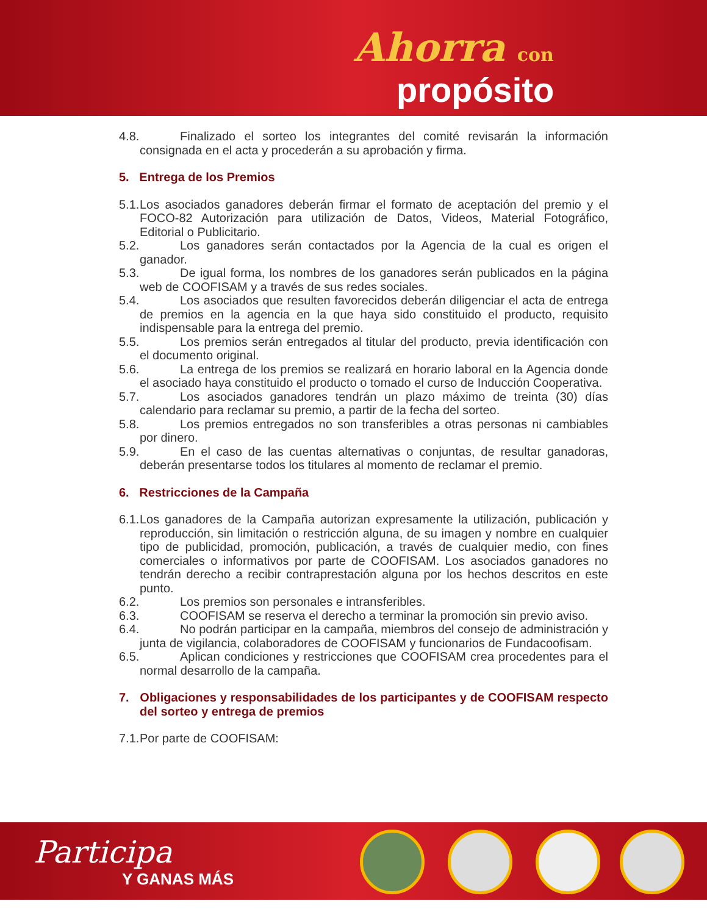Ahorra con
propósito
4.8. Finalizado el sorteo los integrantes del comité revisarán la información consignada en el acta y procederán a su aprobación y firma.
5. Entrega de los Premios
5.1. Los asociados ganadores deberán firmar el formato de aceptación del premio y el FOCO-82 Autorización para utilización de Datos, Videos, Material Fotográfico, Editorial o Publicitario.
5.2. Los ganadores serán contactados por la Agencia de la cual es origen el ganador.
5.3. De igual forma, los nombres de los ganadores serán publicados en la página web de COOFISAM y a través de sus redes sociales.
5.4. Los asociados que resulten favorecidos deberán diligenciar el acta de entrega de premios en la agencia en la que haya sido constituido el producto, requisito indispensable para la entrega del premio.
5.5. Los premios serán entregados al titular del producto, previa identificación con el documento original.
5.6. La entrega de los premios se realizará en horario laboral en la Agencia donde el asociado haya constituido el producto o tomado el curso de Inducción Cooperativa.
5.7. Los asociados ganadores tendrán un plazo máximo de treinta (30) días calendario para reclamar su premio, a partir de la fecha del sorteo.
5.8. Los premios entregados no son transferibles a otras personas ni cambiables por dinero.
5.9. En el caso de las cuentas alternativas o conjuntas, de resultar ganadoras, deberán presentarse todos los titulares al momento de reclamar el premio.
6. Restricciones de la Campaña
6.1. Los ganadores de la Campaña autorizan expresamente la utilización, publicación y reproducción, sin limitación o restricción alguna, de su imagen y nombre en cualquier tipo de publicidad, promoción, publicación, a través de cualquier medio, con fines comerciales o informativos por parte de COOFISAM. Los asociados ganadores no tendrán derecho a recibir contraprestación alguna por los hechos descritos en este punto.
6.2. Los premios son personales e intransferibles.
6.3. COOFISAM se reserva el derecho a terminar la promoción sin previo aviso.
6.4. No podrán participar en la campaña, miembros del consejo de administración y junta de vigilancia, colaboradores de COOFISAM y funcionarios de Fundacoofisam.
6.5. Aplican condiciones y restricciones que COOFISAM crea procedentes para el normal desarrollo de la campaña.
7. Obligaciones y responsabilidades de los participantes y de COOFISAM respecto del sorteo y entrega de premios
7.1. Por parte de COOFISAM:
Participa
Y GANAS MÁS